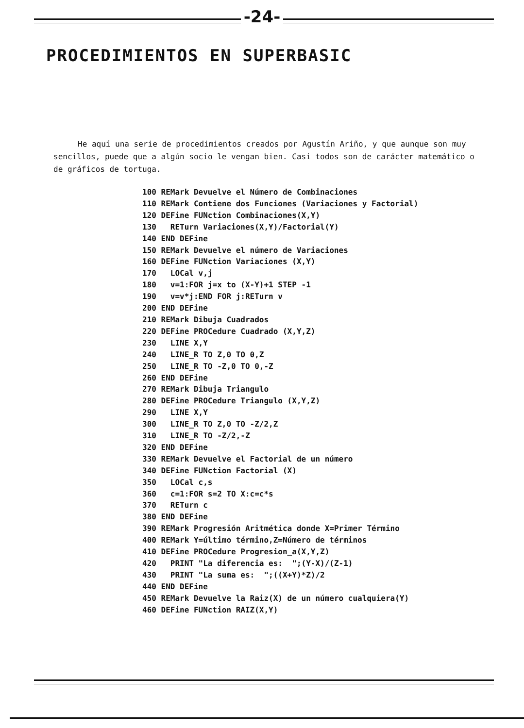-24-
PROCEDIMIENTOS EN SUPERBASIC
He aquí una serie de procedimientos creados por Agustín Ariño, y que aunque son muy sencillos, puede que a algún socio le vengan bien. Casi todos son de carácter matemático o de gráficos de tortuga.
100 REMark Devuelve el Número de Combinaciones
110 REMark Contiene dos Funciones (Variaciones y Factorial)
120 DEFine FUNction Combinaciones(X,Y)
130   RETurn Variaciones(X,Y)/Factorial(Y)
140 END DEFine
150 REMark Devuelve el número de Variaciones
160 DEFine FUNction Variaciones (X,Y)
170   LOCal v,j
180   v=1:FOR j=x to (X-Y)+1 STEP -1
190   v=v*j:END FOR j:RETurn v
200 END DEFine
210 REMark Dibuja Cuadrados
220 DEFine PROCedure Cuadrado (X,Y,Z)
230   LINE X,Y
240   LINE_R TO Z,0 TO 0,Z
250   LINE_R TO -Z,0 TO 0,-Z
260 END DEFine
270 REMark Dibuja Triangulo
280 DEFine PROCedure Triangulo (X,Y,Z)
290   LINE X,Y
300   LINE_R TO Z,0 TO -Z/2,Z
310   LINE_R TO -Z/2,-Z
320 END DEFine
330 REMark Devuelve el Factorial de un número
340 DEFine FUNction Factorial (X)
350   LOCal c,s
360   c=1:FOR s=2 TO X:c=c*s
370   RETurn c
380 END DEFine
390 REMark Progresión Aritmética donde X=Primer Término
400 REMark Y=último término,Z=Número de términos
410 DEFine PROCedure Progresion_a(X,Y,Z)
420   PRINT "La diferencia es:  ";(Y-X)/(Z-1)
430   PRINT "La suma es:  ";((X+Y)*Z)/2
440 END DEFine
450 REMark Devuelve la Raiz(X) de un número cualquiera(Y)
460 DEFine FUNction RAIZ(X,Y)